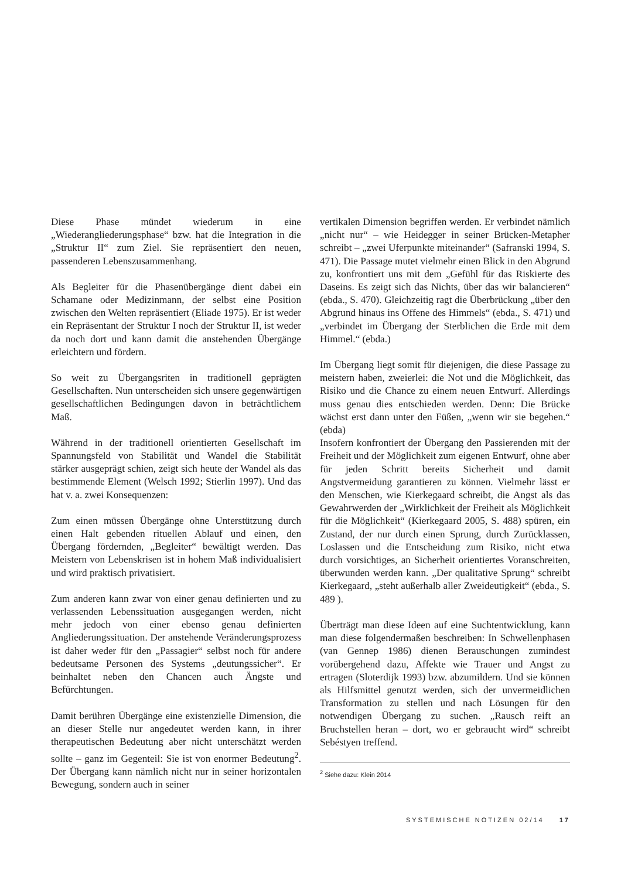Diese Phase mündet wiederum in eine „Wiederangliederungsphase“ bzw. hat die Integration in die „Struktur II“ zum Ziel. Sie repräsentiert den neuen, passenderen Lebenszusammenhang.
Als Begleiter für die Phasenübergänge dient dabei ein Schamane oder Medizinmann, der selbst eine Position zwischen den Welten repräsentiert (Eliade 1975). Er ist weder ein Repräsentant der Struktur I noch der Struktur II, ist weder da noch dort und kann damit die anstehenden Übergänge erleichtern und fördern.
So weit zu Übergangsriten in traditionell geprägten Gesellschaften. Nun unterscheiden sich unsere gegenwärtigen gesellschaftlichen Bedingungen davon in beträchtlichem Maß.
Während in der traditionell orientierten Gesellschaft im Spannungsfeld von Stabilität und Wandel die Stabilität stärker ausgeprägt schien, zeigt sich heute der Wandel als das bestimmende Element (Welsch 1992; Stierlin 1997). Und das hat v. a. zwei Konsequenzen:
Zum einen müssen Übergänge ohne Unterstützung durch einen Halt gebenden rituellen Ablauf und einen, den Übergang fördernden, „Begleiter“ bewältigt werden. Das Meistern von Lebenskrisen ist in hohem Maß individualisiert und wird praktisch privatisiert.
Zum anderen kann zwar von einer genau definierten und zu verlassenden Lebenssituation ausgegangen werden, nicht mehr jedoch von einer ebenso genau definierten Angliederungssituation. Der anstehende Veränderungsprozess ist daher weder für den „Passagier“ selbst noch für andere bedeutsame Personen des Systems „deutungssicher“. Er beinhaltet neben den Chancen auch Ängste und Befürchtungen.
Damit berühren Übergänge eine existenzielle Dimension, die an dieser Stelle nur angedeutet werden kann, in ihrer therapeutischen Bedeutung aber nicht unterschätzt werden sollte – ganz im Gegenteil: Sie ist von enormer Bedeutung<sup>2</sup>. Der Übergang kann nämlich nicht nur in seiner horizontalen Bewegung, sondern auch in seiner
vertikalen Dimension begriffen werden. Er verbindet nämlich „nicht nur“ – wie Heidegger in seiner Brücken-Metapher schreibt – „zwei Uferpunkte miteinander“ (Safranski 1994, S. 471). Die Passage mutet vielmehr einen Blick in den Abgrund zu, konfrontiert uns mit dem „Gefühl für das Riskierte des Daseins. Es zeigt sich das Nichts, über das wir balancieren“ (ebda., S. 470). Gleichzeitig ragt die Überbrückung „über den Abgrund hinaus ins Offene des Himmels“ (ebda., S. 471) und „verbindet im Übergang der Sterblichen die Erde mit dem Himmel.“ (ebda.)
Im Übergang liegt somit für diejenigen, die diese Passage zu meistern haben, zweierlei: die Not und die Möglichkeit, das Risiko und die Chance zu einem neuen Entwurf. Allerdings muss genau dies entschieden werden. Denn: Die Brücke wächst erst dann unter den Füßen, „wenn wir sie begehen.“ (ebda)
Insofern konfrontiert der Übergang den Passierenden mit der Freiheit und der Möglichkeit zum eigenen Entwurf, ohne aber für jeden Schritt bereits Sicherheit und damit Angstvermeidung garantieren zu können. Vielmehr lässt er den Menschen, wie Kierkegaard schreibt, die Angst als das Gewahrwerden der „Wirklichkeit der Freiheit als Möglichkeit für die Möglichkeit“ (Kierkegaard 2005, S. 488) spüren, ein Zustand, der nur durch einen Sprung, durch Zurücklassen, Loslassen und die Entscheidung zum Risiko, nicht etwa durch vorsichtiges, an Sicherheit orientiertes Voranschreiten, überwunden werden kann. „Der qualitative Sprung“ schreibt Kierkegaard, „steht außerhalb aller Zweideutigkeit“ (ebda., S. 489 ).
Überträgt man diese Ideen auf eine Suchtentwicklung, kann man diese folgendermaßen beschreiben: In Schwellenphasen (van Gennep 1986) dienen Berauschungen zumindest vorübergehend dazu, Affekte wie Trauer und Angst zu ertragen (Sloterdijk 1993) bzw. abzumildern. Und sie können als Hilfsmittel genutzt werden, sich der unvermeidlichen Transformation zu stellen und nach Lösungen für den notwendigen Übergang zu suchen. „Rausch reift an Bruchstellen heran – dort, wo er gebraucht wird“ schreibt Sebéstyen treffend.
<sup>2</sup> Siehe dazu: Klein 2014
SYSTEMISCHE NOTIZEN 02/14 17